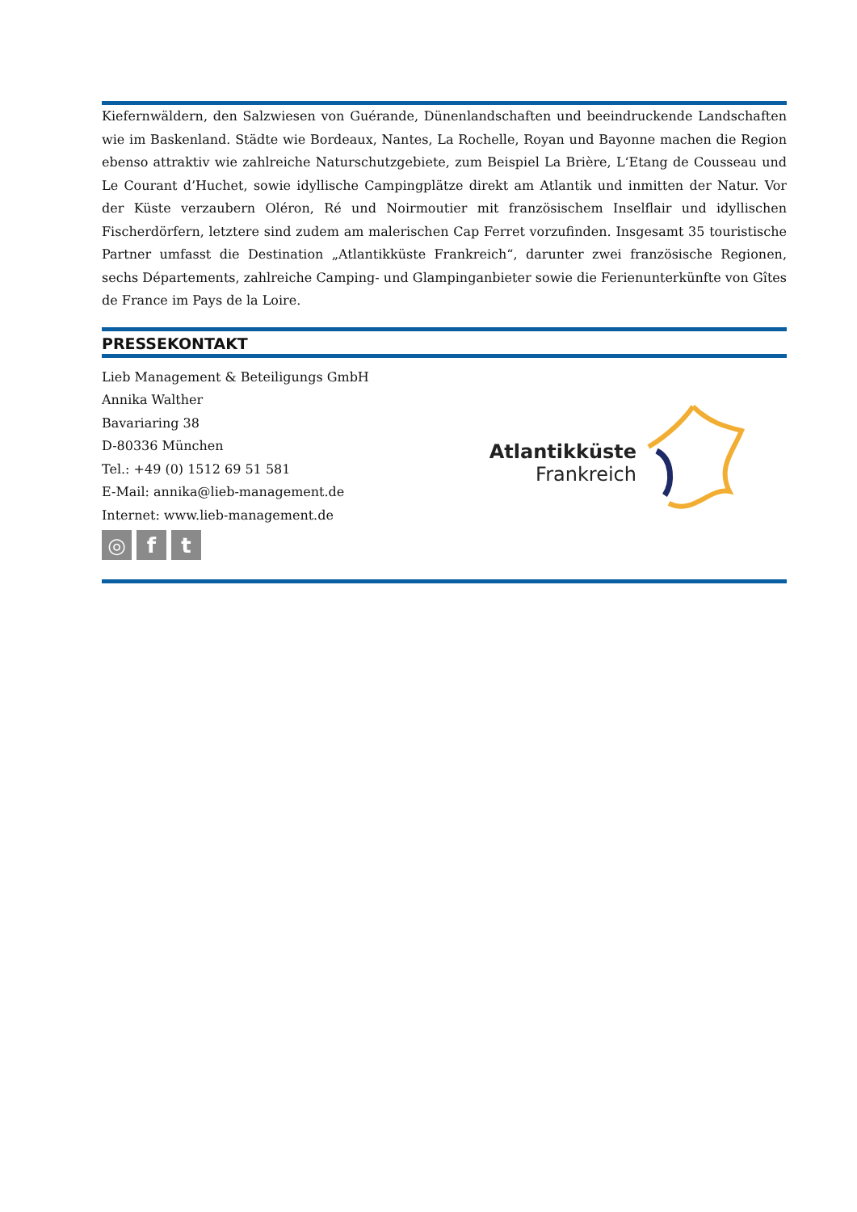Kiefernwäldern, den Salzwiesen von Guérande, Dünenlandschaften und beeindruckende Landschaften wie im Baskenland. Städte wie Bordeaux, Nantes, La Rochelle, Royan und Bayonne machen die Region ebenso attraktiv wie zahlreiche Naturschutzgebiete, zum Beispiel La Brière, L‘Etang de Cousseau und Le Courant d’Huchet, sowie idyllische Campingplätze direkt am Atlantik und inmitten der Natur. Vor der Küste verzaubern Oléron, Ré und Noirmoutier mit französischem Inselflair und idyllischen Fischerdörfern, letztere sind zudem am malerischen Cap Ferret vorzufinden. Insgesamt 35 touristische Partner umfasst die Destination „Atlantikküste Frankreich“, darunter zwei französische Regionen, sechs Départements, zahlreiche Camping- und Glampinganbieter sowie die Ferienunterkünfte von Gîtes de France im Pays de la Loire.
PRESSEKONTAKT
Lieb Management & Beteiligungs GmbH
Annika Walther
Bavariaring 38
D-80336 München
Tel.: +49 (0) 1512 69 51 581
E-Mail: annika@lieb-management.de
Internet: www.lieb-management.de
◎ f t
Atlantikküste
Frankreich